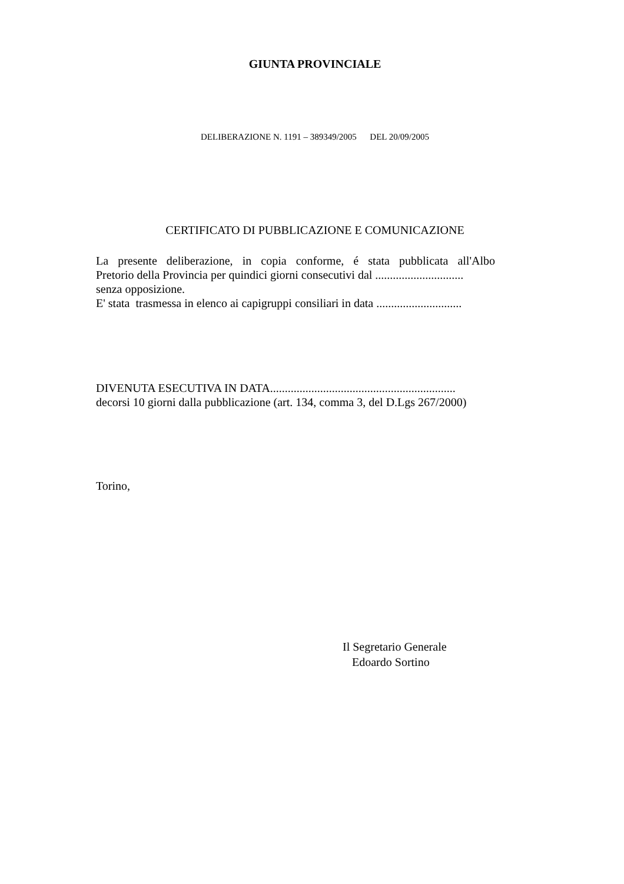GIUNTA PROVINCIALE
DELIBERAZIONE N. 1191 – 389349/2005 DEL 20/09/2005
CERTIFICATO DI PUBBLICAZIONE E COMUNICAZIONE
La presente deliberazione, in copia conforme, é stata pubblicata all'Albo
Pretorio della Provincia per quindici giorni consecutivi dal ..............................
senza opposizione.
E' stata trasmessa in elenco ai capigruppi consiliari in data .............................
DIVENUTA ESECUTIVA IN DATA...............................................................
decorsi 10 giorni dalla pubblicazione (art. 134, comma 3, del D.Lgs 267/2000)
Torino,
Il Segretario Generale
Edoardo Sortino